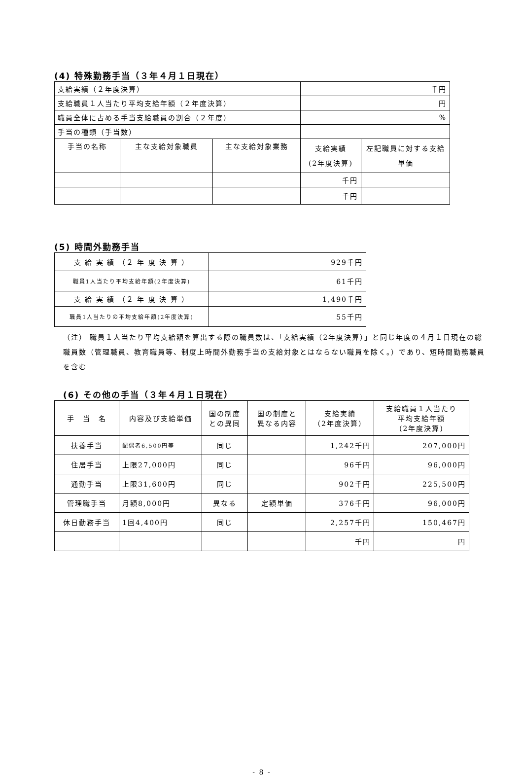(4) 特殊勤務手当（３年４月１日現在）
| 支給実績（２年度決算） | | | 千円 | |
| 支給職員１人当たり平均支給年額（２年度決算） | | | 円 | |
| 職員全体に占める手当支給職員の割合（２年度） | | | % | |
| 手当の種類（手当数） | | | | |
| 手当の名称 | 主な支給対象職員 | 主な支給対象業務 | 支給実績 (2年度決算) | 左記職員に対する支給 単価 |
| | | | 千円 | |
| | | | 千円 | |
(5) 時間外勤務手当
| 支 給 実 績 （２ 年 度 決 算 ） | 929千円 |
| 職員1人当たり平均支給年額(2年度決算) | 61千円 |
| 支 給 実 績 （２ 年 度 決 算 ） | 1,490千円 |
| 職員1人当たりの平均支給年額(2年度決算) | 55千円 |
（注） 職員１人当たり平均支給額を算出する際の職員数は、「支給実績（2年度決算）」と同じ年度の４月１日現在の総職員数（管理職員、教育職員等、制度上時間外勤務手当の支給対象とはならない職員を除く。）であり、短時間勤務職員を含む
(6) その他の手当（３年４月１日現在）
| 手 当 名 | 内容及び支給単価 | 国の制度 との異同 | 国の制度と 異なる内容 | 支給実績 （2年度決算） | 支給職員１人当たり 平均支給年額 (2年度決算) |
| --- | --- | --- | --- | --- | --- |
| 扶養手当 | 配偶者6,500円等 | 同じ | | 1,242千円 | 207,000円 |
| 住居手当 | 上限27,000円 | 同じ | | 96千円 | 96,000円 |
| 通勤手当 | 上限31,600円 | 同じ | | 902千円 | 225,500円 |
| 管理職手当 | 月額8,000円 | 異なる | 定額単価 | 376千円 | 96,000円 |
| 休日勤務手当 | 1回4,400円 | 同じ | | 2,257千円 | 150,467円 |
| | | | | 千円 | 円 |
- 8 -